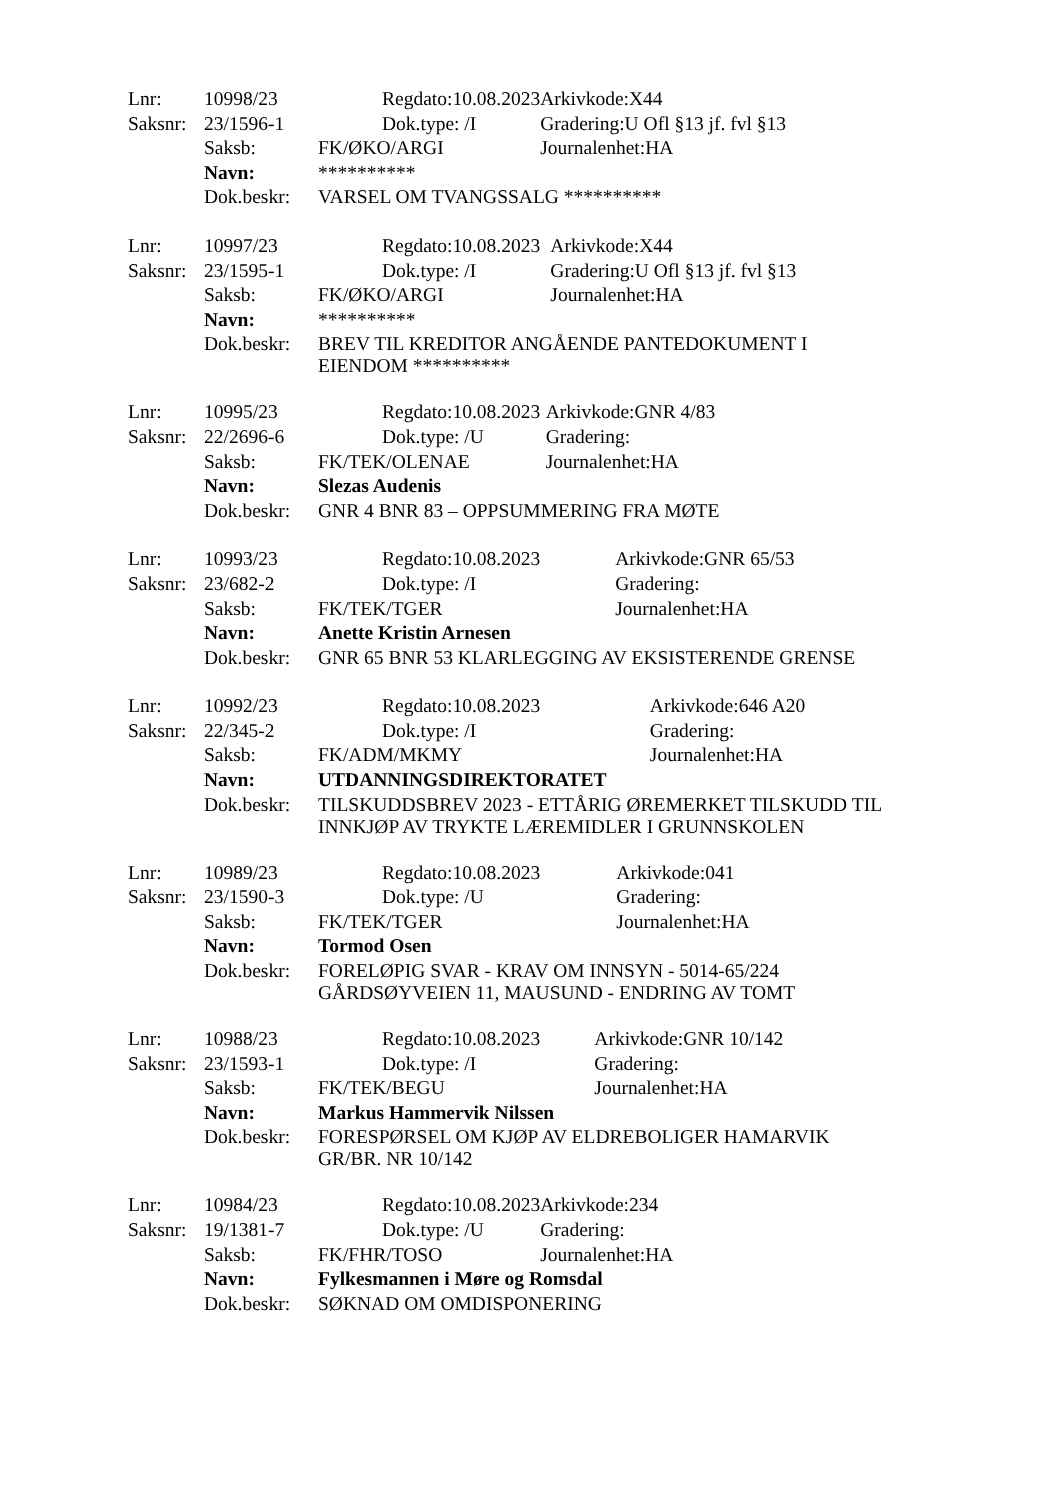| Lnr: | 10998/23 | Regdato:10.08.2023 | Arkivkode:X44 |
| Saksnr: | 23/1596-1 | Dok.type: /I | Gradering:U Ofl §13 jf. fvl §13 |
| | Saksb: | FK/ØKO/ARGI | Journalenhet:HA |
| | Navn: | ********** | |
| | Dok.beskr: | VARSEL OM TVANGSSALG ********** | |
| Lnr: | 10997/23 | Regdato:10.08.2023 | Arkivkode:X44 |
| Saksnr: | 23/1595-1 | Dok.type: /I | Gradering:U Ofl §13 jf. fvl §13 |
| | Saksb: | FK/ØKO/ARGI | Journalenhet:HA |
| | Navn: | ********** | |
| | Dok.beskr: | BREV TIL KREDITOR ANGÅENDE PANTEDOKUMENT I EIENDOM ********** | |
| Lnr: | 10995/23 | Regdato:10.08.2023 | Arkivkode:GNR 4/83 |
| Saksnr: | 22/2696-6 | Dok.type: /U | Gradering: |
| | Saksb: | FK/TEK/OLENAE | Journalenhet:HA |
| | Navn: | Slezas Audenis | |
| | Dok.beskr: | GNR 4 BNR 83 – OPPSUMMERING FRA MØTE | |
| Lnr: | 10993/23 | Regdato:10.08.2023 | Arkivkode:GNR 65/53 |
| Saksnr: | 23/682-2 | Dok.type: /I | Gradering: |
| | Saksb: | FK/TEK/TGER | Journalenhet:HA |
| | Navn: | Anette Kristin Arnesen | |
| | Dok.beskr: | GNR 65 BNR 53 KLARLEGGING AV EKSISTERENDE GRENSE | |
| Lnr: | 10992/23 | Regdato:10.08.2023 | Arkivkode:646 A20 |
| Saksnr: | 22/345-2 | Dok.type: /I | Gradering: |
| | Saksb: | FK/ADM/MKMY | Journalenhet:HA |
| | Navn: | UTDANNINGSDIREKTORATET | |
| | Dok.beskr: | TILSKUDDSBREV 2023 - ETTÅRIG ØREMERKET TILSKUDD TIL INNKJØP AV TRYKTE LÆREMIDLER I GRUNNSKOLEN | |
| Lnr: | 10989/23 | Regdato:10.08.2023 | Arkivkode:041 |
| Saksnr: | 23/1590-3 | Dok.type: /U | Gradering: |
| | Saksb: | FK/TEK/TGER | Journalenhet:HA |
| | Navn: | Tormod Osen | |
| | Dok.beskr: | FORELØPIG SVAR - KRAV OM INNSYN - 5014-65/224 GÅRDSØYVEIEN 11, MAUSUND - ENDRING AV TOMT | |
| Lnr: | 10988/23 | Regdato:10.08.2023 | Arkivkode:GNR 10/142 |
| Saksnr: | 23/1593-1 | Dok.type: /I | Gradering: |
| | Saksb: | FK/TEK/BEGU | Journalenhet:HA |
| | Navn: | Markus Hammervik Nilssen | |
| | Dok.beskr: | FORESPØRSEL OM KJØP AV ELDREBOLIGER HAMARVIK GR/BR. NR 10/142 | |
| Lnr: | 10984/23 | Regdato:10.08.2023 | Arkivkode:234 |
| Saksnr: | 19/1381-7 | Dok.type: /U | Gradering: |
| | Saksb: | FK/FHR/TOSO | Journalenhet:HA |
| | Navn: | Fylkesmannen i Møre og Romsdal | |
| | Dok.beskr: | SØKNAD OM OMDISPONERING | |